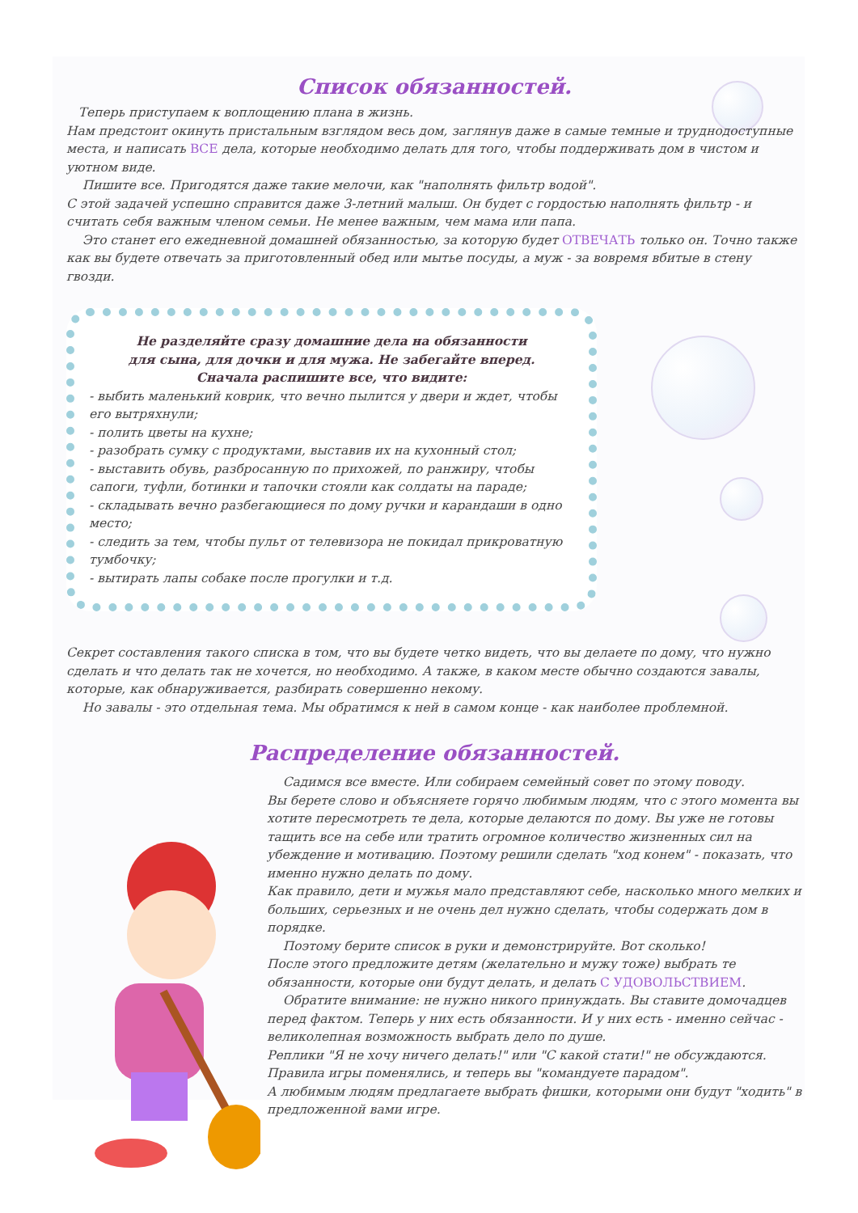Список обязанностей.
Теперь приступаем к воплощению плана в жизнь.
Нам предстоит окинуть пристальным взглядом весь дом, заглянув даже в самые темные и труднодоступные места, и написать ВСЕ дела, которые необходимо делать для того, чтобы поддерживать дом в чистом и уютном виде.
Пишите все. Пригодятся даже такие мелочи, как "наполнять фильтр водой".
С этой задачей успешно справится даже 3-летний малыш. Он будет с гордостью наполнять фильтр - и считать себя важным членом семьи. Не менее важным, чем мама или папа.
Это станет его ежедневной домашней обязанностью, за которую будет ОТВЕЧАТЬ только он. Точно также как вы будете отвечать за приготовленный обед или мытье посуды, а муж - за вовремя вбитые в стену гвозди.
Не разделяйте сразу домашние дела на обязанности
для сына, для дочки и для мужа. Не забегайте вперед.
Сначала распишите все, что видите:
- выбить маленький коврик, что вечно пылится у двери и ждет, чтобы его вытряхнули;
- полить цветы на кухне;
- разобрать сумку с продуктами, выставив их на кухонный стол;
- выставить обувь, разбросанную по прихожей, по ранжиру, чтобы сапоги, туфли, ботинки и тапочки стояли как солдаты на параде;
- складывать вечно разбегающиеся по дому ручки и карандаши в одно место;
- следить за тем, чтобы пульт от телевизора не покидал прикроватную тумбочку;
- вытирать лапы собаке после прогулки и т.д.
Секрет составления такого списка в том, что вы будете четко видеть, что вы делаете по дому, что нужно сделать и что делать так не хочется, но необходимо. А также, в каком месте обычно создаются завалы, которые, как обнаруживается, разбирать совершенно некому.
Но завалы - это отдельная тема. Мы обратимся к ней в самом конце - как наиболее проблемной.
Распределение обязанностей.
Садимся все вместе. Или собираем семейный совет по этому поводу.
Вы берете слово и объясняете горячо любимым людям, что с этого момента вы хотите пересмотреть те дела, которые делаются по дому. Вы уже не готовы тащить все на себе или тратить огромное количество жизненных сил на убеждение и мотивацию. Поэтому решили сделать "ход конем" - показать, что именно нужно делать по дому.
Как правило, дети и мужья мало представляют себе, насколько много мелких и больших, серьезных и не очень дел нужно сделать, чтобы содержать дом в порядке.
Поэтому берите список в руки и демонстрируйте. Вот сколько!
После этого предложите детям (желательно и мужу тоже) выбрать те обязанности, которые они будут делать, и делать С УДОВОЛЬСТВИЕМ.
Обратите внимание: не нужно никого принуждать. Вы ставите домочадцев перед фактом. Теперь у них есть обязанности. И у них есть - именно сейчас - великолепная возможность выбрать дело по душе.
Реплики "Я не хочу ничего делать!" или "С какой стати!" не обсуждаются. Правила игры поменялись, и теперь вы "командуете парадом".
А любимым людям предлагаете выбрать фишки, которыми они будут "ходить" в предложенной вами игре.